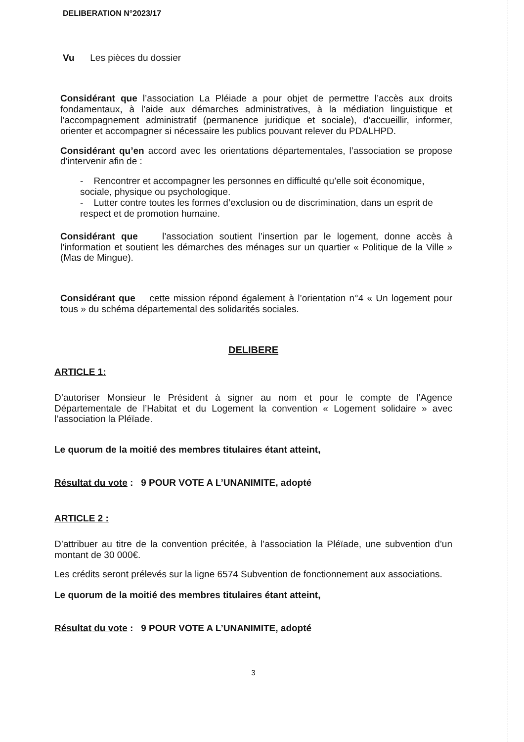DELIBERATION N°2023/17
Vu Les pièces du dossier
Considérant que l’association La Pléiade a pour objet de permettre l’accès aux droits fondamentaux, à l’aide aux démarches administratives, à la médiation linguistique et l’accompagnement administratif (permanence juridique et sociale), d’accueillir, informer, orienter et accompagner si nécessaire les publics pouvant relever du PDALHPD.
Considérant qu’en accord avec les orientations départementales, l’association se propose d’intervenir afin de :
- Rencontrer et accompagner les personnes en difficulté qu’elle soit économique, sociale, physique ou psychologique.
- Lutter contre toutes les formes d’exclusion ou de discrimination, dans un esprit de respect et de promotion humaine.
Considérant que l’association soutient l’insertion par le logement, donne accès à l’information et soutient les démarches des ménages sur un quartier « Politique de la Ville » (Mas de Mingue).
Considérant que cette mission répond également à l’orientation n°4 « Un logement pour tous » du schéma départemental des solidarités sociales.
DELIBERE
ARTICLE 1:
D’autoriser Monsieur le Président à signer au nom et pour le compte de l’Agence Départementale de l’Habitat et du Logement la convention « Logement solidaire » avec l’association la Pléïade.
Le quorum de la moitié des membres titulaires étant atteint,
Résultat du vote : 9 POUR VOTE A L’UNANIMITE, adopté
ARTICLE 2 :
D’attribuer au titre de la convention précitée, à l’association la Pléïade, une subvention d’un montant de 30 000€.
Les crédits seront prélevés sur la ligne 6574 Subvention de fonctionnement aux associations.
Le quorum de la moitié des membres titulaires étant atteint,
Résultat du vote : 9 POUR VOTE A L’UNANIMITE, adopté
3